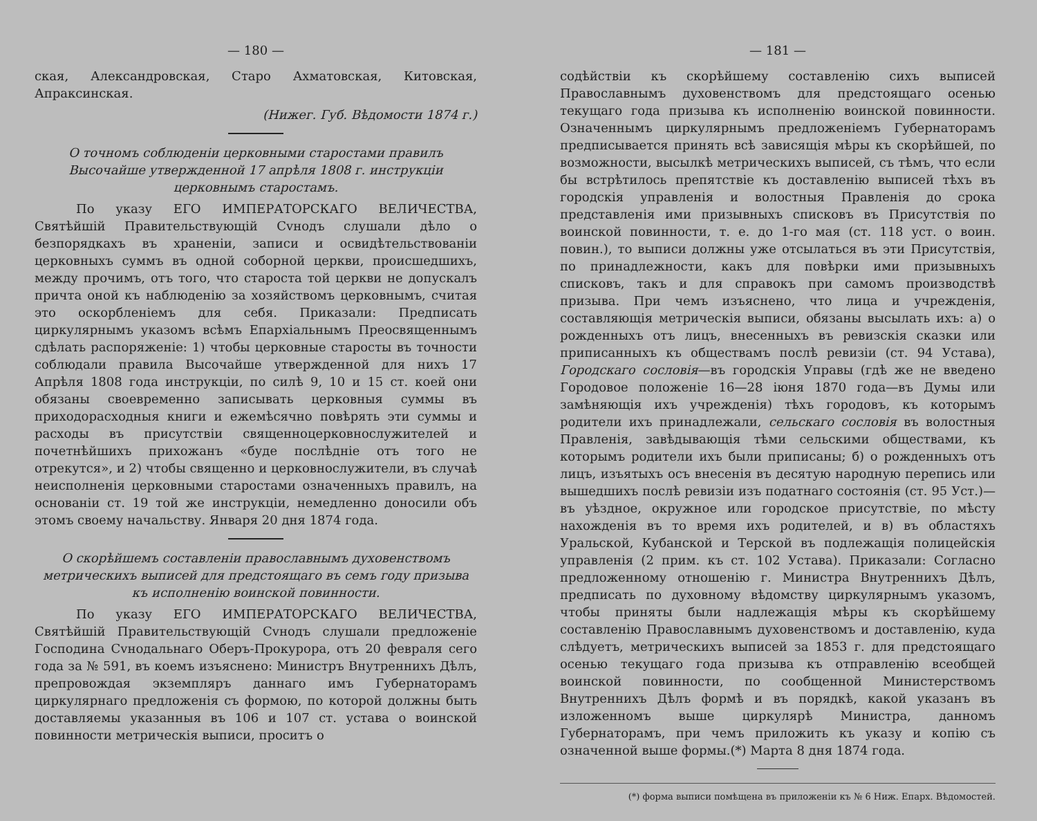— 180 —
ская, Александровская, Старо Ахматовская, Китовская, Апраксинская.
(Нижег. Губ. Вѣдомости 1874 г.)
О точномъ соблюденіи церковными старостами правилъ Высочайше утвержденной 17 апрѣля 1808 г. инструкціи церковнымъ старостамъ.
По указу ЕГО ИМПЕРАТОРСКАГО ВЕЛИЧЕСТВА, Святѣйшій Правительствующій Сvнодъ слушали дѣло о безпорядкахъ въ храненіи, записи и освидѣтельствованіи церковныхъ суммъ въ одной соборной церкви, происшедшихъ, между прочимъ, отъ того, что староста той церкви не допускалъ причта оной къ наблюденію за хозяйствомъ церковнымъ, считая это оскорбленіемъ для себя. Приказали: Предписать циркулярнымъ указомъ всѣмъ Епархіальнымъ Преосвященнымъ сдѣлать распоряженіе: 1) чтобы церковные старосты въ точности соблюдали правила Высочайше утвержденной для нихъ 17 Апрѣля 1808 года инструкціи, по силѣ 9, 10 и 15 ст. коей они обязаны своевременно записывать церковныя суммы въ приходорасходныя книги и ежемѣсячно повѣрять эти суммы и расходы въ присутствіи священноцерковнослужителей и почетнѣйшихъ прихожанъ «буде послѣдніе отъ того не отрекутся», и 2) чтобы священно и церковнослужители, въ случаѣ неисполненія церковными старостами означенныхъ правилъ, на основаніи ст. 19 той же инструкціи, немедленно доносили объ этомъ своему начальству. Января 20 дня 1874 года.
О скорѣйшемъ составленіи православнымъ духовенствомъ метрическихъ выписей для предстоящаго въ семъ году призыва къ исполненію воинской повинности.
По указу ЕГО ИМПЕРАТОРСКАГО ВЕЛИЧЕСТВА, Святѣйшій Правительствующій Сvнодъ слушали предложеніе Господина Сvнодальнаго Оберъ-Прокурора, отъ 20 февраля сего года за № 591, въ коемъ изъяснено: Министръ Внутреннихъ Дѣлъ, препровождая экземпляръ даннаго имъ Губернаторамъ циркулярнаго предложенія съ формою, по которой должны быть доставляемы указанныя въ 106 и 107 ст. устава о воинской повинности метрическія выписи, проситъ о
— 181 —
содѣйствіи къ скорѣйшему составленію сихъ выписей Православнымъ духовенствомъ для предстоящаго осенью текущаго года призыва къ исполненію воинской повинности. Означеннымъ циркулярнымъ предложеніемъ Губернаторамъ предписывается принять всѣ зависящія мѣры къ скорѣйшей, по возможности, высылкѣ метрическихъ выписей, съ тѣмъ, что если бы встрѣтилось препятствіе къ доставленію выписей тѣхъ въ городскія управленія и волостныя Правленія до срока представленія ими призывныхъ списковъ въ Присутствія по воинской повинности, т. е. до 1-го мая (ст. 118 уст. о воин. повин.), то выписи должны уже отсылаться въ эти Присутствія, по принадлежности, какъ для повѣрки ими призывныхъ списковъ, такъ и для справокъ при самомъ производствѣ призыва. При чемъ изъяснено, что лица и учрежденія, составляющія метрическія выписи, обязаны высылать ихъ: а) о рожденныхъ отъ лицъ, внесенныхъ въ ревизскія сказки или приписанныхъ къ обществамъ послѣ ревизіи (ст. 94 Устава), Городскаго сословія—въ городскія Управы (гдѣ же не введено Городовое положеніе 16—28 іюня 1870 года—въ Думы или замѣняющія ихъ учрежденія) тѣхъ городовъ, къ которымъ родители ихъ принадлежали, сельскаго сословія въ волостныя Правленія, завѣдывающія тѣми сельскими обществами, къ которымъ родители ихъ были приписаны; б) о рожденныхъ отъ лицъ, изъятыхъ осъ внесенія въ десятую народную перепись или вышедшихъ послѣ ревизіи изъ податнаго состоянія (ст. 95 Уст.)—въ уѣздное, окружное или городское присутствіе, по мѣсту нахожденія въ то время ихъ родителей, и в) въ областяхъ Уральской, Кубанской и Терской въ подлежащія полицейскія управленія (2 прим. къ ст. 102 Устава). Приказали: Согласно предложенному отношенію г. Министра Внутреннихъ Дѣлъ, предписать по духовному вѣдомству циркулярнымъ указомъ, чтобы приняты были надлежащія мѣры къ скорѣйшему составленію Православнымъ духовенствомъ и доставленію, куда слѣдуетъ, метрическихъ выписей за 1853 г. для предстоящаго осенью текущаго года призыва къ отправленію всеобщей воинской повинности, по сообщенной Министерствомъ Внутреннихъ Дѣлъ формѣ и въ порядкѣ, какой указанъ въ изложенномъ выше циркулярѣ Министра, данномъ Губернаторамъ, при чемъ приложить къ указу и копію съ означенной выше формы.(*) Марта 8 дня 1874 года.
(*) форма выписи помѣщена въ приложеніи къ № 6 Ниж. Епарх. Вѣдомостей.